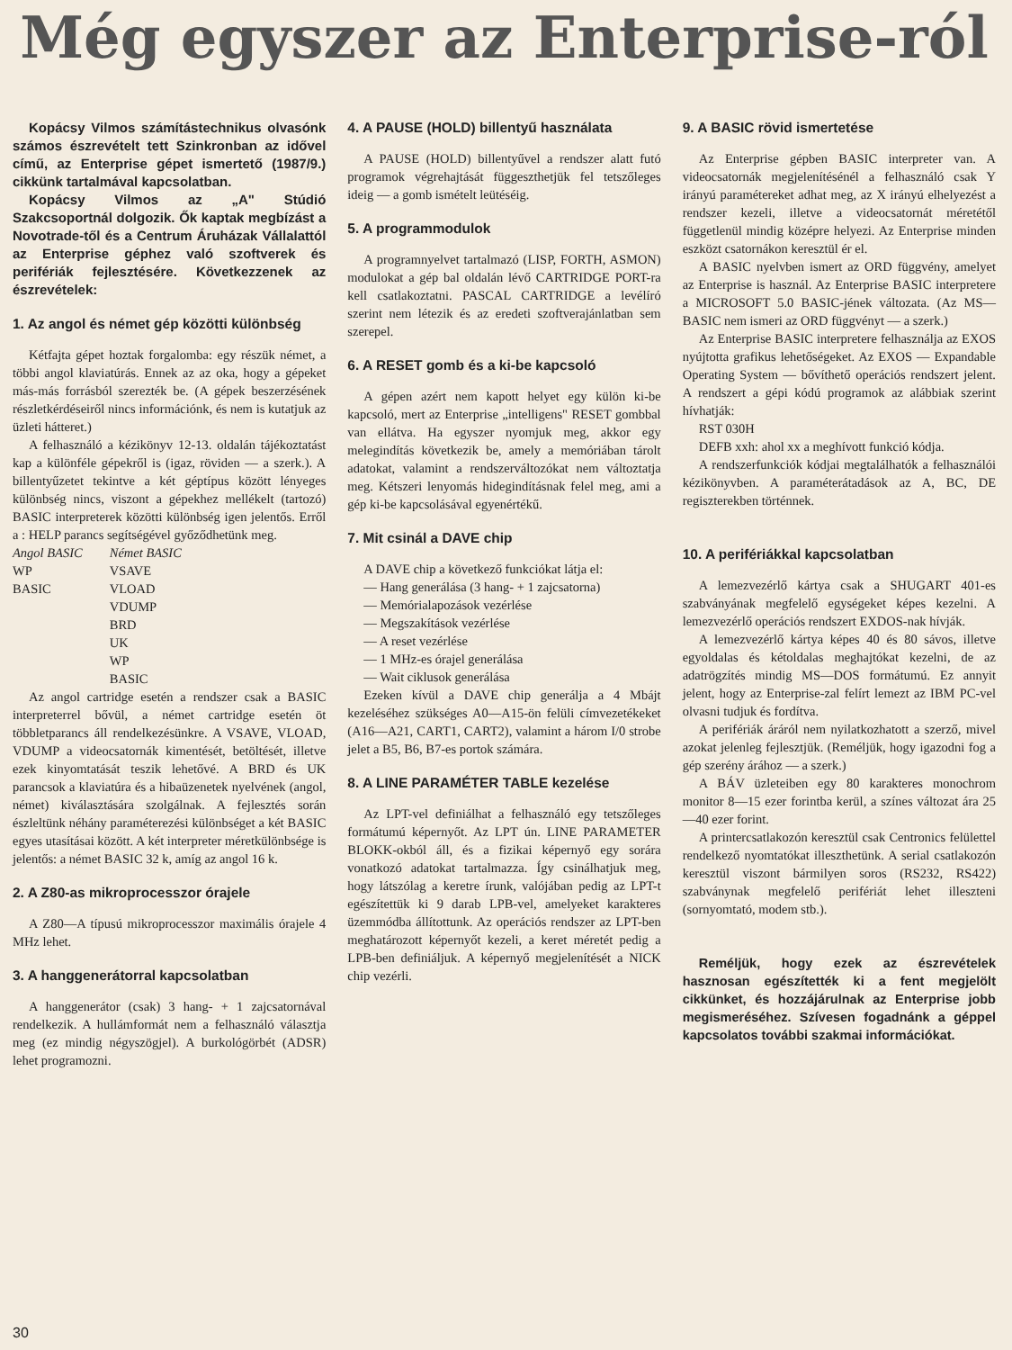Még egyszer az Enterprise-ról
Kopácsy Vilmos számítástechnikus olvasónk számos észrevételt tett Szinkronban az idővel című, az Enterprise gépet ismertető (1987/9.) cikkünk tartalmával kapcsolatban.
Kopácsy Vilmos az „A" Stúdió Szakcsoportnál dolgozik. Ők kaptak megbízást a Novotrade-től és a Centrum Áruházak Vállalattól az Enterprise géphez való szoftverek és perifériák fejlesztésére. Következzenek az észrevételek:
1. Az angol és német gép közötti különbség
Kétfajta gépet hoztak forgalomba: egy részük német, a többi angol klaviatúrás. Ennek az az oka, hogy a gépeket más-más forrásból szerezték be. (A gépek beszerzésének részletkérdéseiről nincs információnk, és nem is kutatjuk az üzleti hátteret.)
A felhasználó a kézikönyv 12-13. oldalán tájékoztatást kap a különféle gépekről is (igaz, röviden — a szerk.). A billentyűzetet tekintve a két géptípus között lényeges különbség nincs, viszont a gépekhez mellékelt (tartozó) BASIC interpreterek közötti különbség igen jelentős. Erről a : HELP parancs segítségével győződhetünk meg.
| Angol BASIC | Német BASIC |
| --- | --- |
| WP | VSAVE |
| BASIC | VLOAD |
| | VDUMP |
| | BRD |
| | UK |
| | WP |
| | BASIC |
Az angol cartridge esetén a rendszer csak a BASIC interpreterrel bővül, a német cartridge esetén öt többletparancs áll rendelkezésünkre. A VSAVE, VLOAD, VDUMP a videocsatornák kimentését, betöltését, illetve ezek kinyomtatását teszik lehetővé. A BRD és UK parancsok a klaviatúra és a hibaüzenetek nyelvének (angol, német) kiválasztására szolgálnak. A fejlesztés során észleltünk néhány paraméterezési különbséget a két BASIC egyes utasításai között. A két interpreter méretkülönbsége is jelentős: a német BASIC 32 k, amíg az angol 16 k.
2. A Z80-as mikroprocesszor órajele
A Z80—A típusú mikroprocesszor maximális órajele 4 MHz lehet.
3. A hanggenerátorral kapcsolatban
A hanggenerátor (csak) 3 hang- + 1 zajcsatornával rendelkezik. A hullámformát nem a felhasználó választja meg (ez mindig négyszögjel). A burkológörbét (ADSR) lehet programozni.
4. A PAUSE (HOLD) billentyű használata
A PAUSE (HOLD) billentyűvel a rendszer alatt futó programok végrehajtását függeszthetjük fel tetszőleges ideig — a gomb ismételt leütéséig.
5. A programmodulok
A programnyelvet tartalmazó (LISP, FORTH, ASMON) modulokat a gép bal oldalán lévő CARTRIDGE PORT-ra kell csatlakoztatni. PASCAL CARTRIDGE a levélíró szerint nem létezik és az eredeti szoftverajánlatban sem szerepel.
6. A RESET gomb és a ki-be kapcsoló
A gépen azért nem kapott helyet egy külön ki-be kapcsoló, mert az Enterprise „intelligens" RESET gombbal van ellátva. Ha egyszer nyomjuk meg, akkor egy melegindítás következik be, amely a memóriában tárolt adatokat, valamint a rendszerváltozókat nem változtatja meg. Kétszeri lenyomás hidegindításnak felel meg, ami a gép ki-be kapcsolásával egyenértékű.
7. Mit csinál a DAVE chip
A DAVE chip a következő funkciókat látja el:
— Hang generálása (3 hang- + 1 zajcsatorna)
— Memórialapozások vezérlése
— Megszakítások vezérlése
— A reset vezérlése
— 1 MHz-es órajel generálása
— Wait ciklusok generálása
Ezeken kívül a DAVE chip generálja a 4 Mbájt kezeléséhez szükséges A0—A15-ön felüli címvezetékeket (A16—A21, CART1, CART2), valamint a három I/0 strobe jelet a B5, B6, B7-es portok számára.
8. A LINE PARAMÉTER TABLE kezelése
Az LPT-vel definiálhat a felhasználó egy tetszőleges formátumú képernyőt. Az LPT ún. LINE PARAMETER BLOKK-okból áll, és a fizikai képernyő egy sorára vonatkozó adatokat tartalmazza. Így csinálhatjuk meg, hogy látszólag a keretre írunk, valójában pedig az LPT-t egészítettük ki 9 darab LPB-vel, amelyeket karakteres üzemmódba állítottunk. Az operációs rendszer az LPT-ben meghatározott képernyőt kezeli, a keret méretét pedig a LPB-ben definiáljuk. A képernyő megjelenítését a NICK chip vezérli.
9. A BASIC rövid ismertetése
Az Enterprise gépben BASIC interpreter van. A videocsatornák megjelenítésénél a felhasználó csak Y irányú paramétereket adhat meg, az X irányú elhelyezést a rendszer kezeli, illetve a videocsatornát méretétől függetlenül mindig középre helyezi. Az Enterprise minden eszközt csatornákon keresztül ér el.
A BASIC nyelvben ismert az ORD függvény, amelyet az Enterprise is használ. Az Enterprise BASIC interpretere a MICROSOFT 5.0 BASIC-jének változata. (Az MS—BASIC nem ismeri az ORD függvényt — a szerk.)
Az Enterprise BASIC interpretere felhasználja az EXOS nyújtotta grafikus lehetőségeket. Az EXOS — Expandable Operating System — bővíthető operációs rendszert jelent. A rendszert a gépi kódú programok az alábbiak szerint hívhatják:
RST 030H
DEFB xxh: ahol xx a meghívott funkció kódja.
A rendszerfunkciók kódjai megtalálhatók a felhasználói kézikönyvben. A paraméterátadások az A, BC, DE regiszterekben történnek.
10. A perifériákkal kapcsolatban
A lemezvezérlő kártya csak a SHUGART 401-es szabványának megfelelő egységeket képes kezelni. A lemezvezérlő operációs rendszert EXDOS-nak hívják.
A lemezvezérlő kártya képes 40 és 80 sávos, illetve egyoldalas és kétoldalas meghajtókat kezelni, de az adatrögzítés mindig MS—DOS formátumú. Ez annyit jelent, hogy az Enterprise-zal felírt lemezt az IBM PC-vel olvasni tudjuk és fordítva.
A perifériák áráról nem nyilatkozhatott a szerző, mivel azokat jelenleg fejlesztjük. (Reméljük, hogy igazodni fog a gép szerény árához — a szerk.)
A BÁV üzleteiben egy 80 karakteres monochrom monitor 8—15 ezer forintba kerül, a színes változat ára 25—40 ezer forint.
A printercsatlakozón keresztül csak Centronics felülettel rendelkező nyomtatókat illeszthetünk. A serial csatlakozón keresztül viszont bármilyen soros (RS232, RS422) szabványnak megfelelő perifériát lehet illeszteni (sornyomtató, modem stb.).
Reméljük, hogy ezek az észrevételek hasznosan egészítették ki a fent megjelölt cikkünket, és hozzájárulnak az Enterprise jobb megismeréséhez. Szívesen fogadnánk a géppel kapcsolatos további szakmai információkat.
30